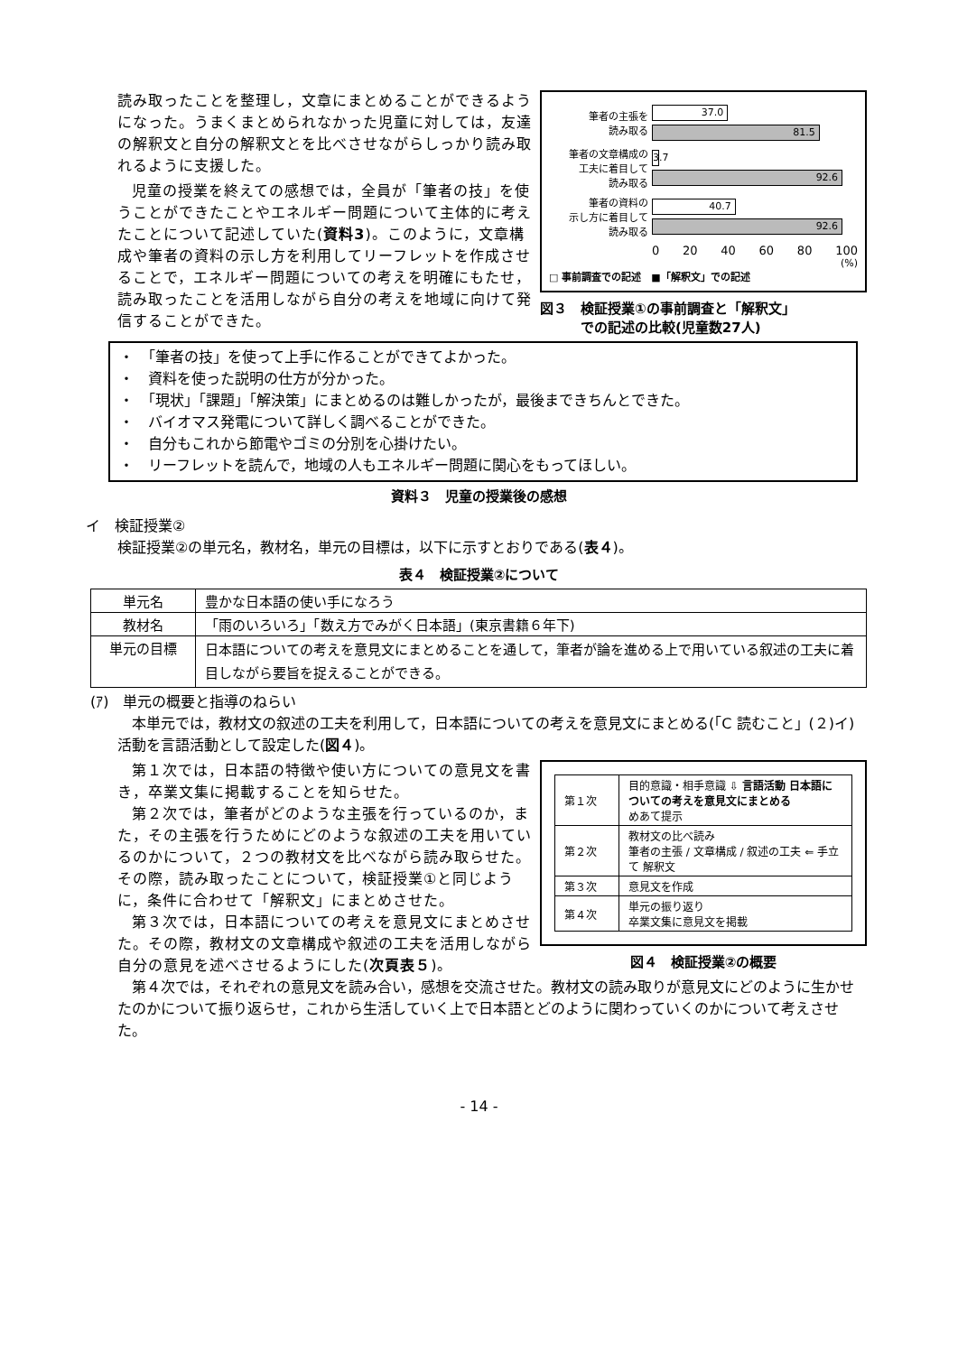読み取ったことを整理し，文章にまとめることができるようになった。うまくまとめられなかった児童に対しては，友達の解釈文と自分の解釈文とを比べさせながらしっかり読み取れるように支援した。
児童の授業を終えての感想では，全員が「筆者の技」を使うことができたことやエネルギー問題について主体的に考えたことについて記述していた(資料3)。このように，文章構成や筆者の資料の示し方を利用してリーフレットを作成させることで，エネルギー問題についての考えを明確にもたせ，読み取ったことを活用しながら自分の考えを地域に向けて発信することができた。
筆者の主張を
読み取る
37.0
81.5
筆者の文章構成の
工夫に着目して
読み取る
3.7
92.6
筆者の資料の
示し方に着目して
読み取る
40.7
92.6
0 20 40 60 80 100
(%)
□ 事前調査での記述　■「解釈文」での記述
図３　検証授業①の事前調査と「解釈文」
　　　での記述の比較(児童数27人)
・　「筆者の技」を使って上手に作ることができてよかった。
・　資料を使った説明の仕方が分かった。
・　「現状」「課題」「解決策」にまとめるのは難しかったが，最後まできちんとできた。
・　バイオマス発電について詳しく調べることができた。
・　自分もこれから節電やゴミの分別を心掛けたい。
・　リーフレットを読んで，地域の人もエネルギー問題に関心をもってほしい。
資料３　児童の授業後の感想
イ　検証授業②
検証授業②の単元名，教材名，単元の目標は，以下に示すとおりである(表４)。
表４　検証授業②について
| 単元名 | 豊かな日本語の使い手になろう |
| 教材名 | 「雨のいろいろ」「数え方でみがく日本語」(東京書籍６年下) |
| 単元の目標 | 日本語についての考えを意見文にまとめることを通して，筆者が論を進める上で用いている叙述の工夫に着目しながら要旨を捉えることができる。 |
(ｱ)　単元の概要と指導のねらい
本単元では，教材文の叙述の工夫を利用して，日本語についての考えを意見文にまとめる(「C 読むこと」(２)イ)活動を言語活動として設定した(図４)。
第１次では，日本語の特徴や使い方についての意見文を書き，卒業文集に掲載することを知らせた。
第２次では，筆者がどのような主張を行っているのか，また，その主張を行うためにどのような叙述の工夫を用いているのかについて，２つの教材文を比べながら読み取らせた。その際，読み取ったことについて，検証授業①と同じように，条件に合わせて「解釈文」にまとめさせた。
第３次では，日本語についての考えを意見文にまとめさせた。その際，教材文の文章構成や叙述の工夫を活用しながら自分の意見を述べさせるようにした(次頁表５)。
| 第１次 | 目的意識・相手意識 ⇩ 言語活動 日本語についての考えを意見文にまとめる めあて提示 |
| 第２次 | 教材文の比べ読み 筆者の主張 / 文章構成 / 叙述の工夫 ⇐ 手立て 解釈文 |
| 第３次 | 意見文を作成 |
| 第４次 | 単元の振り返り 卒業文集に意見文を掲載 |
図４　検証授業②の概要
第４次では，それぞれの意見文を読み合い，感想を交流させた。教材文の読み取りが意見文にどのように生かせたのかについて振り返らせ，これから生活していく上で日本語とどのように関わっていくのかについて考えさせた。
- 14 -